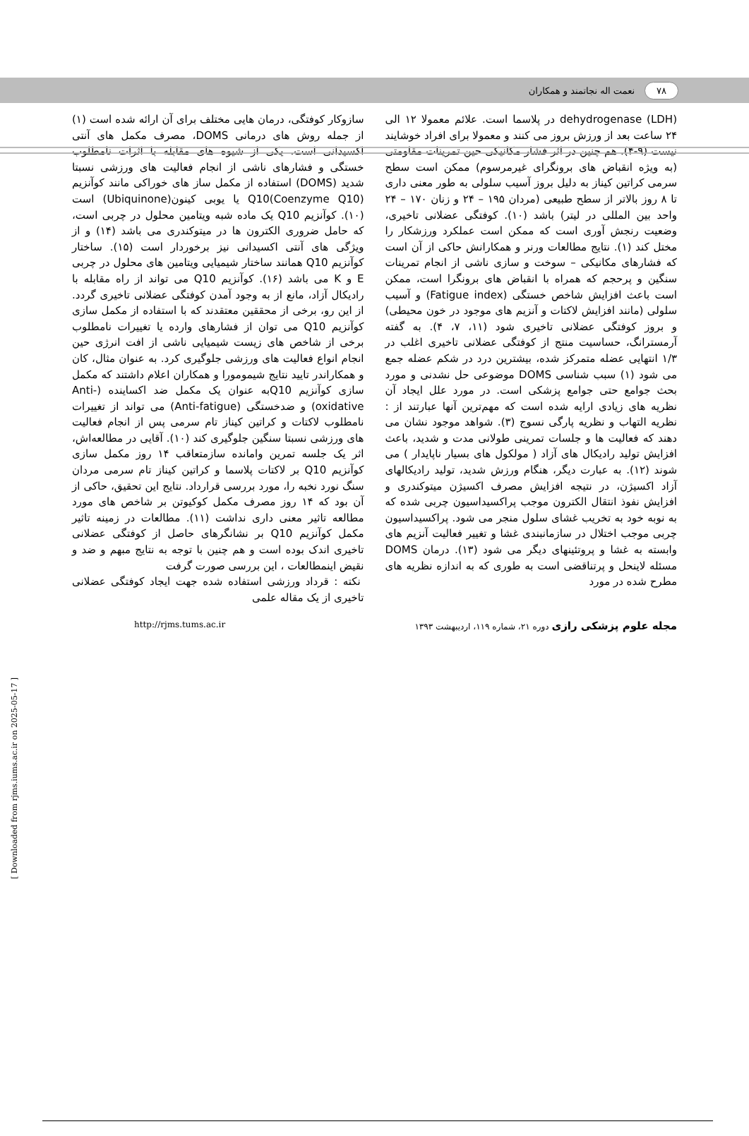۷۸ نعمت اله نجاتمند و همکاران
dehydrogenase (LDH) در پلاسما است. علائم معمولا ۱۲ الی ۲۴ ساعت بعد از ورزش بروز می کنند و معمولا برای افراد خوشایند نیست (۹-۴). هم چنین در اثر فشار مکانیکی حین تمرینات مقاومتی (به ویژه انقباض های برونگرای غیرمرسوم) ممکن است سطح سرمی کراتین کیناز به دلیل بروز آسیب سلولی به طور معنی داری تا ۸ روز بالاتر از سطح طبیعی (مردان ۱۹۵ – ۲۴ و زنان ۱۷۰ – ۲۴ واحد بین المللی در لیتر) باشد (۱۰). کوفتگی عضلانی تاخیری، وضعیت رنجش آوری است که ممکن است عملکرد ورزشکار را مختل کند (۱). نتایج مطالعات ورنر و همکارانش حاکی از آن است که فشارهای مکانیکی – سوخت و سازی ناشی از انجام تمرینات سنگین و پرحجم که همراه با انقباض های برونگرا است، ممکن است باعث افزایش شاخص خستگی (Fatigue index) و آسیب سلولی (مانند افزایش لاکتات و آنزیم های موجود در خون محیطی) و بروز کوفتگی عضلانی تاخیری شود (۱۱، ۷، ۴). به گفته آرمسترانگ، حساسیت منتج از کوفتگی عضلانی تاخیری اغلب در ۱/۳ انتهایی عضله متمرکز شده، بیشترین درد در شکم عضله جمع می شود (۱) سبب شناسی DOMS موضوعی حل نشدنی و مورد بحث جوامع حتی جوامع پزشکی است. در مورد علل ایجاد آن نظریه های زیادی ارایه شده است که مهم‌ترین آنها عبارتند از : نظریه التهاب و نظریه پارگی نسوج (۳). شواهد موجود نشان می دهند که فعالیت ها و جلسات تمرینی طولانی مدت و شدید، باعث افزایش تولید رادیکال های آزاد ( مولکول های بسیار ناپایدار ) می شوند (۱۲). به عبارت دیگر، هنگام ورزش شدید، تولید رادیکالهای آزاد اکسیژن، در نتیجه افزایش مصرف اکسیژن میتوکندری و افزایش نفوذ انتقال الکترون موجب پراکسیداسیون چربی شده که به نوبه خود به تخریب غشای سلول منجر می شود. پراکسیداسیون چربی موجب اختلال در سازمانبندی غشا و تغییر فعالیت آنزیم های وابسته به غشا و پروتئینهای دیگر می شود (۱۳). درمان DOMS مسئله لاینحل و پرتناقضی است به طوری که به اندازه نظریه های مطرح شده در مورد
سازوکار کوفتگی، درمان هایی مختلف برای آن ارائه شده است (۱) از جمله روش های درمانی DOMS، مصرف مکمل های آنتی اکسیدانی است. یکی از شیوه های مقابله با اثرات نامطلوب خستگی و فشارهای ناشی از انجام فعالیت های ورزشی نسبتا شدید (DOMS) استفاده از مکمل ساز های خوراکی مانند کوآنزیم Q10(Coenzyme Q10) یا یوبی کینون(Ubiquinone) است (۱۰). کوآنزیم Q10 یک ماده شبه ویتامین محلول در چربی است، که حامل ضروری الکترون ها در میتوکندری می باشد (۱۴) و از ویژگی های آنتی اکسیدانی نیز برخوردار است (۱۵). ساختار کوآنزیم Q10 همانند ساختار شیمیایی ویتامین های محلول در چربی E و K می باشد (۱۶). کوآنزیم Q10 می تواند از راه مقابله با رادیکال آزاد، مانع از به وجود آمدن کوفتگی عضلانی تاخیری گردد. از این رو، برخی از محققین معتقدند که با استفاده از مکمل سازی کوآنزیم Q10 می توان از فشارهای وارده یا تغییرات نامطلوب برخی از شاخص های زیست شیمیایی ناشی از افت انرژی حین انجام انواع فعالیت های ورزشی جلوگیری کرد. به عنوان مثال، کان و همکاراندر تایید نتایج شیمومورا و همکاران اعلام داشتند که مکمل سازی کوآنزیم Q10به عنوان یک مکمل ضد اکساینده (Anti-oxidative) و ضدخستگی (Anti-fatigue) می تواند از تغییرات نامطلوب لاکتات و کراتین کیناز تام سرمی پس از انجام فعالیت های ورزشی نسبتا سنگین جلوگیری کند (۱۰). آقایی در مطالعه‌اش، اثر یک جلسه تمرین وامانده سازمتعاقب ۱۴ روز مکمل سازی کوآنزیم Q10 بر لاکتات پلاسما و کراتین کیناز تام سرمی مردان سنگ نورد نخبه را، مورد بررسی قرارداد. نتایج این تحقیق، حاکی از آن بود که ۱۴ روز مصرف مکمل کوکیوتن بر شاخص های مورد مطالعه تاثیر معنی داری نداشت (۱۱). مطالعات در زمینه تاثیر مکمل کوآنزیم Q10 بر نشانگرهای حاصل از کوفتگی عضلانی تاخیری اندک بوده است و هم چنین با توجه به نتایج مبهم و ضد و نقیض اینمطالعات ، این بررسی صورت گرفت
نکته : قرداد ورزشی استفاده شده جهت ایجاد کوفتگی عضلانی تاخیری از یک مقاله علمی
مجله علوم پزشکی رازی دوره ۲۱، شماره ۱۱۹، اردیبهشت ۱۳۹۳ http://rjms.tums.ac.ir
[ Downloaded from rjms.iums.ac.ir on 2025-05-17 ]